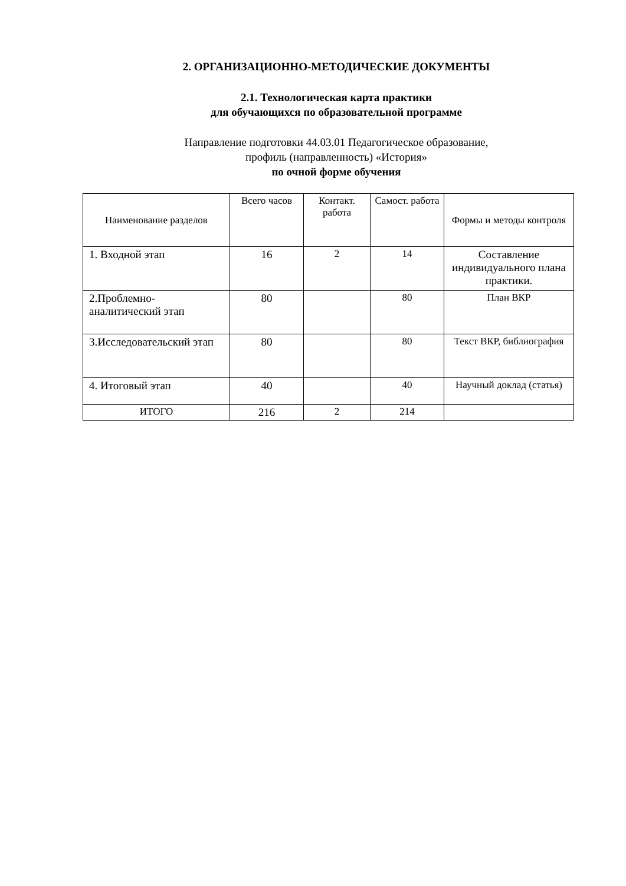2. ОРГАНИЗАЦИОННО-МЕТОДИЧЕСКИЕ ДОКУМЕНТЫ
2.1. Технологическая карта практики
для обучающихся по образовательной программе
Направление подготовки 44.03.01 Педагогическое образование,
профиль (направленность) «История»
по очной форме обучения
| Наименование разделов | Всего часов | Контакт. работа | Самост. работа | Формы и методы контроля |
| 1. Входной этап | 16 | 2 | 14 | Составление индивидуального плана практики. |
| 2.Проблемно-аналитический этап | 80 | | 80 | План ВКР |
| 3.Исследовательский этап | 80 | | 80 | Текст ВКР, библиография |
| 4. Итоговый этап | 40 | | 40 | Научный доклад (статья) |
| ИТОГО | 216 | 2 | 214 | |